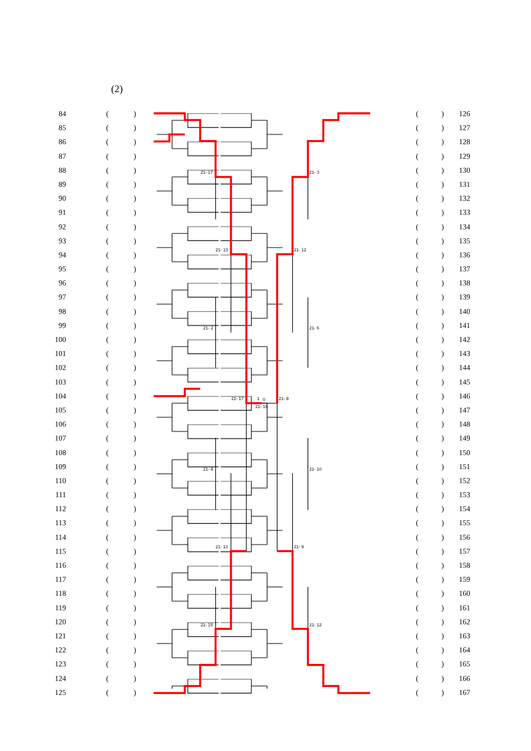(2)
84 ()
85 ()
86 ()
87 ()
88 ()
89 ()
90 ()
91 ()
92 ()
93 ()
94 ()
95 ()
96 ()
97 ()
98 ()
99 ()
100 ()
101 ()
102 ()
103 ()
104 ()
105 ()
106 ()
107 ()
108 ()
109 ()
110 ()
111 ()
112 ()
113 ()
114 ()
115 ()
116 ()
117 ()
118 ()
119 ()
120 ()
121 ()
122 ()
123 ()
124 ()
125 ()
21- 17
1
0
21- 8
21- 19
21- 13
21- 12
21- 13
21- 9
21- 17
21- 3
21- 2
21- 6
21- 8
21- 10
21- 15
21- 12
() 126
() 127
() 128
() 129
() 130
() 131
() 132
() 133
() 134
() 135
() 136
() 137
() 138
() 139
() 140
() 141
() 142
() 143
() 144
() 145
() 146
() 147
() 148
() 149
() 150
() 151
() 152
() 153
() 154
() 155
() 156
() 157
() 158
() 159
() 160
() 161
() 162
() 163
() 164
() 165
() 166
() 167